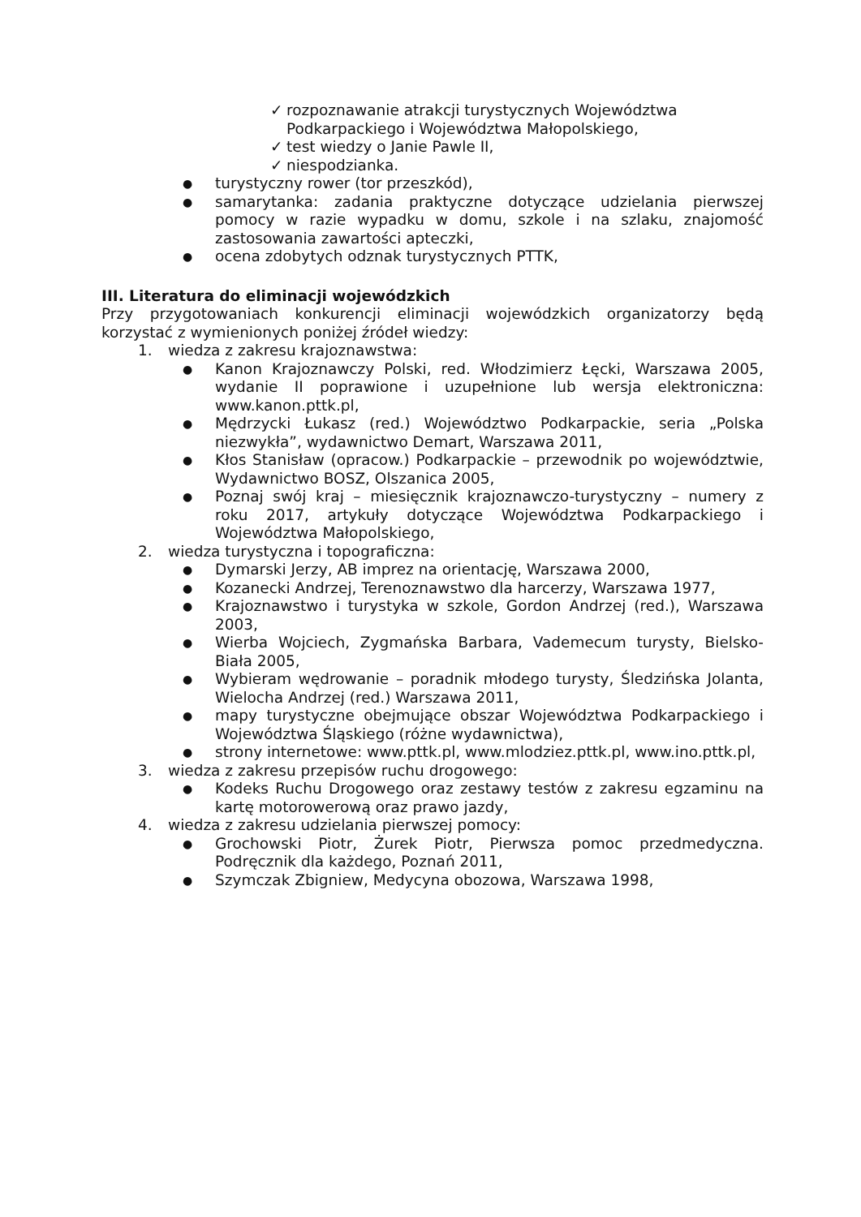✓ rozpoznawanie atrakcji turystycznych Województwa Podkarpackiego i Województwa Małopolskiego,
✓ test wiedzy o Janie Pawle II,
✓ niespodzianka.
●
turystyczny rower (tor przeszkód),
●
samarytanka: zadania praktyczne dotyczące udzielania pierwszej pomocy w razie wypadku w domu, szkole i na szlaku, znajomość zastosowania zawartości apteczki,
●
ocena zdobytych odznak turystycznych PTTK,
III. Literatura do eliminacji wojewódzkich
Przy przygotowaniach konkurencji eliminacji wojewódzkich organizatorzy będą korzystać z wymienionych poniżej źródeł wiedzy:
1. wiedza z zakresu krajoznawstwa:
●
Kanon Krajoznawczy Polski, red. Włodzimierz Łęcki, Warszawa 2005, wydanie II poprawione i uzupełnione lub wersja elektroniczna: www.kanon.pttk.pl,
●
Mędrzycki Łukasz (red.) Województwo Podkarpackie, seria „Polska niezwykła”, wydawnictwo Demart, Warszawa 2011,
●
Kłos Stanisław (opracow.) Podkarpackie – przewodnik po województwie, Wydawnictwo BOSZ, Olszanica 2005,
●
Poznaj swój kraj – miesięcznik krajoznawczo-turystyczny – numery z roku 2017, artykuły dotyczące Województwa Podkarpackiego i Województwa Małopolskiego,
2. wiedza turystyczna i topograficzna:
●
Dymarski Jerzy, AB imprez na orientację, Warszawa 2000,
●
Kozanecki Andrzej, Terenoznawstwo dla harcerzy, Warszawa 1977,
●
Krajoznawstwo i turystyka w szkole, Gordon Andrzej (red.), Warszawa 2003,
●
Wierba Wojciech, Zygmańska Barbara, Vademecum turysty, Bielsko-Biała 2005,
●
Wybieram wędrowanie – poradnik młodego turysty, Śledzińska Jolanta, Wielocha Andrzej (red.) Warszawa 2011,
●
mapy turystyczne obejmujące obszar Województwa Podkarpackiego i Województwa Śląskiego (różne wydawnictwa),
●
strony internetowe: www.pttk.pl, www.mlodziez.pttk.pl, www.ino.pttk.pl,
3. wiedza z zakresu przepisów ruchu drogowego:
●
Kodeks Ruchu Drogowego oraz zestawy testów z zakresu egzaminu na kartę motorowerową oraz prawo jazdy,
4. wiedza z zakresu udzielania pierwszej pomocy:
●
Grochowski Piotr, Żurek Piotr, Pierwsza pomoc przedmedyczna. Podręcznik dla każdego, Poznań 2011,
●
Szymczak Zbigniew, Medycyna obozowa, Warszawa 1998,